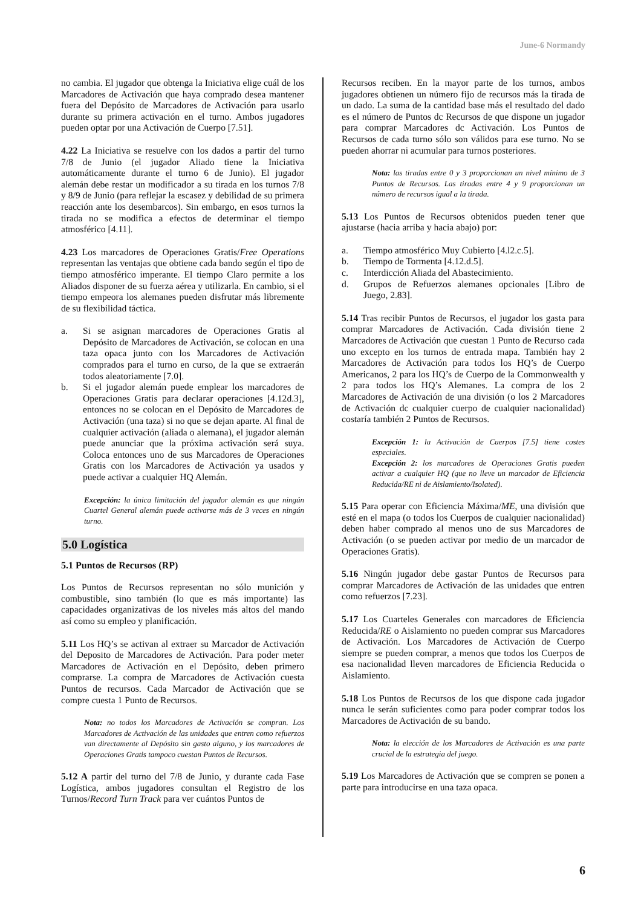June-6 Normandy
no cambia. El jugador que obtenga la Iniciativa elige cuál de los Marcadores de Activación que haya comprado desea mantener fuera del Depósito de Marcadores de Activación para usarlo durante su primera activación en el turno. Ambos jugadores pueden optar por una Activación de Cuerpo [7.51].
4.22 La Iniciativa se resuelve con los dados a partir del turno 7/8 de Junio (el jugador Aliado tiene la Iniciativa automáticamente durante el turno 6 de Junio). El jugador alemán debe restar un modificador a su tirada en los turnos 7/8 y 8/9 de Junio (para reflejar la escasez y debilidad de su primera reacción ante los desembarcos). Sin embargo, en esos turnos la tirada no se modifica a efectos de determinar el tiempo atmosférico [4.11].
4.23 Los marcadores de Operaciones Gratis/Free Operations representan las ventajas que obtiene cada bando según el tipo de tiempo atmosférico imperante. El tiempo Claro permite a los Aliados disponer de su fuerza aérea y utilizarla. En cambio, si el tiempo empeora los alemanes pueden disfrutar más libremente de su flexibilidad táctica.
a. Si se asignan marcadores de Operaciones Gratis al Depósito de Marcadores de Activación, se colocan en una taza opaca junto con los Marcadores de Activación comprados para el turno en curso, de la que se extraerán todos aleatoriamente [7.0].
b. Si el jugador alemán puede emplear los marcadores de Operaciones Gratis para declarar operaciones [4.12d.3], entonces no se colocan en el Depósito de Marcadores de Activación (una taza) si no que se dejan aparte. Al final de cualquier activación (aliada o alemana), el jugador alemán puede anunciar que la próxima activación será suya. Coloca entonces uno de sus Marcadores de Operaciones Gratis con los Marcadores de Activación ya usados y puede activar a cualquier HQ Alemán.
Excepción: la única limitación del jugador alemán es que ningún Cuartel General alemán puede activarse más de 3 veces en ningún turno.
5.0 Logística
5.1 Puntos de Recursos (RP)
Los Puntos de Recursos representan no sólo munición y combustible, sino también (lo que es más importante) las capacidades organizativas de los niveles más altos del mando así como su empleo y planificación.
5.11 Los HQ’s se activan al extraer su Marcador de Activación del Deposito de Marcadores de Activación. Para poder meter Marcadores de Activación en el Depósito, deben primero comprarse. La compra de Marcadores de Activación cuesta Puntos de recursos. Cada Marcador de Activación que se compre cuesta 1 Punto de Recursos.
Nota: no todos los Marcadores de Activación se compran. Los Marcadores de Activación de las unidades que entren como refuerzos van directamente al Depósito sin gasto alguno, y los marcadores de Operaciones Gratis tampoco cuestan Puntos de Recursos.
5.12 A partir del turno del 7/8 de Junio, y durante cada Fase Logística, ambos jugadores consultan el Registro de los Turnos/Record Turn Track para ver cuántos Puntos de
Recursos reciben. En la mayor parte de los turnos, ambos jugadores obtienen un número fijo de recursos más la tirada de un dado. La suma de la cantidad base más el resultado del dado es el número de Puntos dc Recursos de que dispone un jugador para comprar Marcadores dc Activación. Los Puntos de Recursos de cada turno sólo son válidos para ese turno. No se pueden ahorrar ni acumular para turnos posteriores.
Nota: las tiradas entre 0 y 3 proporcionan un nivel mínimo de 3 Puntos de Recursos. Las tiradas entre 4 y 9 proporcionan un número de recursos igual a la tirada.
5.13 Los Puntos de Recursos obtenidos pueden tener que ajustarse (hacia arriba y hacia abajo) por:
a. Tiempo atmosférico Muy Cubierto [4.l2.c.5].
b. Tiempo de Tormenta [4.12.d.5].
c. Interdicción Aliada del Abastecimiento.
d. Grupos de Refuerzos alemanes opcionales [Libro de Juego, 2.83].
5.14 Tras recibir Puntos de Recursos, el jugador los gasta para comprar Marcadores de Activación. Cada división tiene 2 Marcadores de Activación que cuestan 1 Punto de Recurso cada uno excepto en los turnos de entrada mapa. También hay 2 Marcadores de Activación para todos los HQ’s de Cuerpo Americanos, 2 para los HQ’s de Cuerpo de la Commonwealth y 2 para todos los HQ’s Alemanes. La compra de los 2 Marcadores de Activación de una división (o los 2 Marcadores de Activación dc cualquier cuerpo de cualquier nacionalidad) costaría también 2 Puntos de Recursos.
Excepción 1: la Activación de Cuerpos [7.5] tiene costes especiales.
Excepción 2: los marcadores de Operaciones Gratis pueden activar a cualquier HQ (que no lleve un marcador de Eficiencia Reducida/RE ni de Aislamiento/Isolated).
5.15 Para operar con Eficiencia Máxima/ME, una división que esté en el mapa (o todos los Cuerpos de cualquier nacionalidad) deben haber comprado al menos uno de sus Marcadores de Activación (o se pueden activar por medio de un marcador de Operaciones Gratis).
5.16 Ningún jugador debe gastar Puntos de Recursos para comprar Marcadores de Activación de las unidades que entren como refuerzos [7.23].
5.17 Los Cuarteles Generales con marcadores de Eficiencia Reducida/RE o Aislamiento no pueden comprar sus Marcadores de Activación. Los Marcadores de Activación de Cuerpo siempre se pueden comprar, a menos que todos los Cuerpos de esa nacionalidad lleven marcadores de Eficiencia Reducida o Aislamiento.
5.18 Los Puntos de Recursos de los que dispone cada jugador nunca le serán suficientes como para poder comprar todos los Marcadores de Activación de su bando.
Nota: la elección de los Marcadores de Activación es una parte crucial de la estrategia del juego.
5.19 Los Marcadores de Activación que se compren se ponen a parte para introducirse en una taza opaca.
6